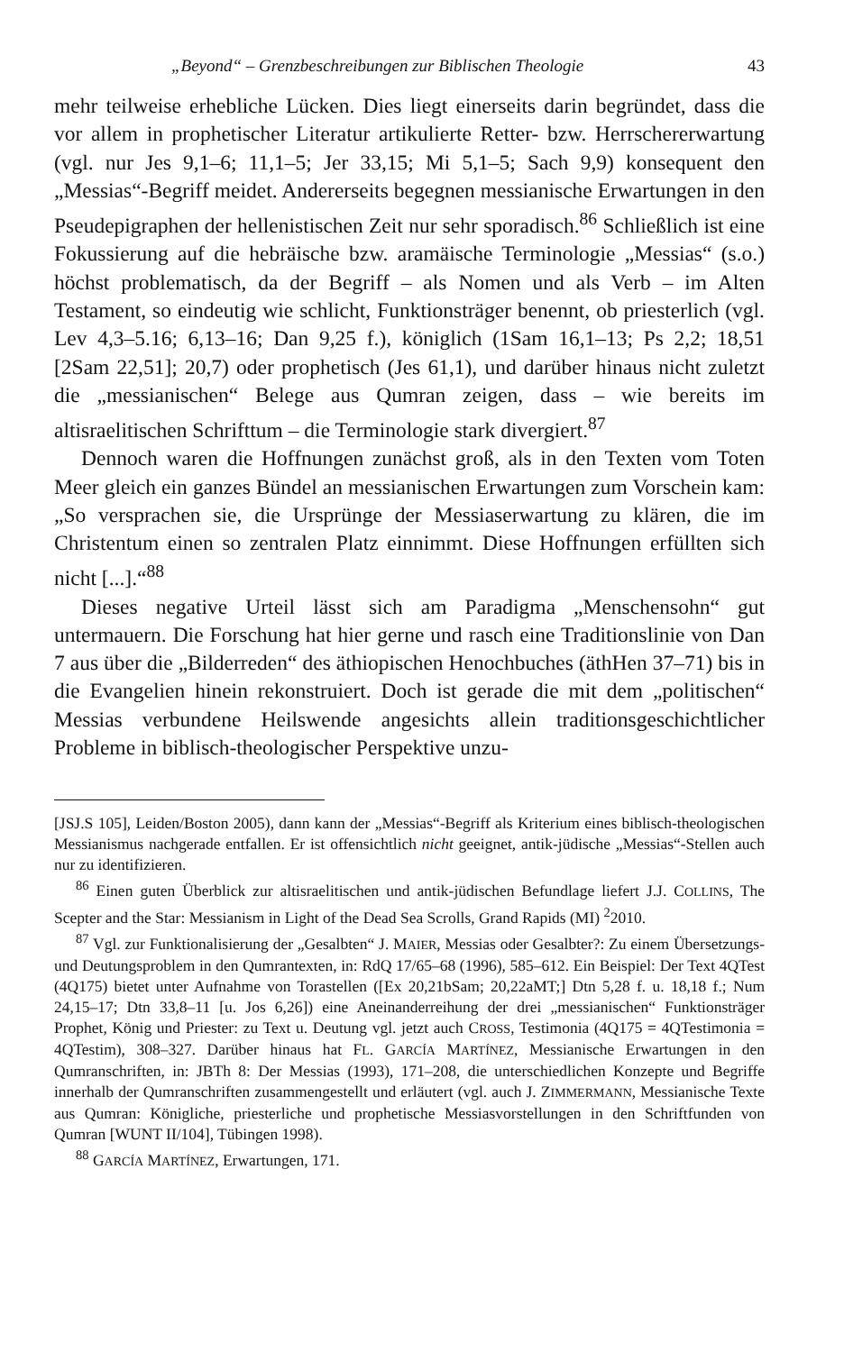„Beyond“ – Grenzbeschreibungen zur Biblischen Theologie 43
mehr teilweise erhebliche Lücken. Dies liegt einerseits darin begründet, dass die vor allem in prophetischer Literatur artikulierte Retter- bzw. Herrschererwartung (vgl. nur Jes 9,1–6; 11,1–5; Jer 33,15; Mi 5,1–5; Sach 9,9) konsequent den „Messias“-Begriff meidet. Andererseits begegnen messianische Erwartungen in den Pseudepigraphen der hellenistischen Zeit nur sehr sporadisch.<sup>86</sup> Schließlich ist eine Fokussierung auf die hebräische bzw. aramäische Terminologie „Messias“ (s.o.) höchst problematisch, da der Begriff – als Nomen und als Verb – im Alten Testament, so eindeutig wie schlicht, Funktionsträger benennt, ob priesterlich (vgl. Lev 4,3–5.16; 6,13–16; Dan 9,25 f.), königlich (1Sam 16,1–13; Ps 2,2; 18,51 [2Sam 22,51]; 20,7) oder prophetisch (Jes 61,1), und darüber hinaus nicht zuletzt die „messianischen“ Belege aus Qumran zeigen, dass – wie bereits im altisraelitischen Schrifttum – die Terminologie stark divergiert.<sup>87</sup>
Dennoch waren die Hoffnungen zunächst groß, als in den Texten vom Toten Meer gleich ein ganzes Bündel an messianischen Erwartungen zum Vorschein kam: „So versprachen sie, die Ursprünge der Messiaserwartung zu klären, die im Christentum einen so zentralen Platz einnimmt. Diese Hoffnungen erfüllten sich nicht [...].“<sup>88</sup>
Dieses negative Urteil lässt sich am Paradigma „Menschensohn“ gut untermauern. Die Forschung hat hier gerne und rasch eine Traditionslinie von Dan 7 aus über die „Bilderreden“ des äthiopischen Henochbuches (äthHen 37–71) bis in die Evangelien hinein rekonstruiert. Doch ist gerade die mit dem „politischen“ Messias verbundene Heilswende angesichts allein traditionsgeschichtlicher Probleme in biblisch-theologischer Perspektive unzu-
[JSJ.S 105], Leiden/Boston 2005), dann kann der „Messias“-Begriff als Kriterium eines biblisch-theologischen Messianismus nachgerade entfallen. Er ist offensichtlich nicht geeignet, antik-jüdische „Messias“-Stellen auch nur zu identifizieren.
<sup>86</sup> Einen guten Überblick zur altisraelitischen und antik-jüdischen Befundlage liefert J.J. COLLINS, The Scepter and the Star: Messianism in Light of the Dead Sea Scrolls, Grand Rapids (MI) <sup>2</sup>2010.
<sup>87</sup> Vgl. zur Funktionalisierung der „Gesalbten“ J. MAIER, Messias oder Gesalbter?: Zu einem Übersetzungs- und Deutungsproblem in den Qumrantexten, in: RdQ 17/65–68 (1996), 585–612. Ein Beispiel: Der Text 4QTest (4Q175) bietet unter Aufnahme von Torastellen ([Ex 20,21bSam; 20,22aMT;] Dtn 5,28 f. u. 18,18 f.; Num 24,15–17; Dtn 33,8–11 [u. Jos 6,26]) eine Aneinanderreihung der drei „messianischen“ Funktionsträger Prophet, König und Priester: zu Text u. Deutung vgl. jetzt auch CROSS, Testimonia (4Q175 = 4QTestimonia = 4QTestim), 308–327. Darüber hinaus hat FL. GARCÍA MARTÍNEZ, Messianische Erwartungen in den Qumranschriften, in: JBTh 8: Der Messias (1993), 171–208, die unterschiedlichen Konzepte und Begriffe innerhalb der Qumranschriften zusammengestellt und erläutert (vgl. auch J. ZIMMERMANN, Messianische Texte aus Qumran: Königliche, priesterliche und prophetische Messiasvorstellungen in den Schriftfunden von Qumran [WUNT II/104], Tübingen 1998).
<sup>88</sup> GARCÍA MARTÍNEZ, Erwartungen, 171.